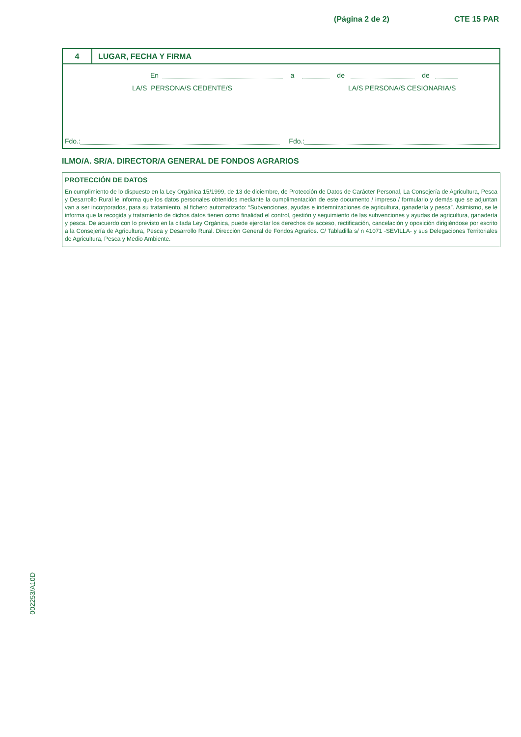(Página 2 de 2) CTE 15 PAR
4
LUGAR, FECHA Y FIRMA
En a de de
LA/S PERSONA/S CEDENTE/S LA/S PERSONA/S CESIONARIA/S
Fdo.: Fdo.:
ILMO/A. SR/A. DIRECTOR/A GENERAL DE FONDOS AGRARIOS
PROTECCIÓN DE DATOS
En cumplimiento de lo dispuesto en la Ley Orgánica 15/1999, de 13 de diciembre, de Protección de Datos de Carácter Personal, La Consejería de Agricultura, Pesca y Desarrollo Rural le informa que los datos personales obtenidos mediante la cumplimentación de este documento / impreso / formulario y demás que se adjuntan van a ser incorporados, para su tratamiento, al fichero automatizado: “Subvenciones, ayudas e indemnizaciones de agricultura, ganadería y pesca”. Asimismo, se le informa que la recogida y tratamiento de dichos datos tienen como finalidad el control, gestión y seguimiento de las subvenciones y ayudas de agricultura, ganadería y pesca. De acuerdo con lo previsto en la citada Ley Orgánica, puede ejercitar los derechos de acceso, rectificación, cancelación y oposición dirigiéndose por escrito a la Consejería de Agricultura, Pesca y Desarrollo Rural. Dirección General de Fondos Agrarios. C/ Tabladilla s/ n 41071 -SEVILLA- y sus Delegaciones Territoriales de Agricultura, Pesca y Medio Ambiente.
002253/A10D